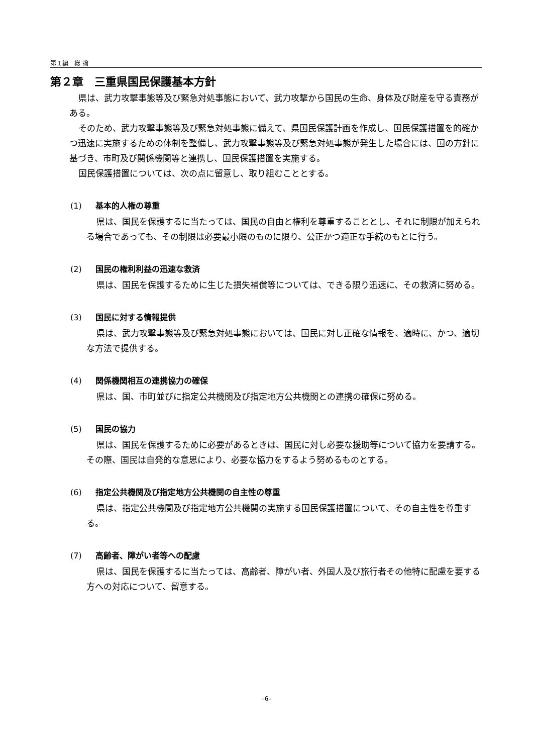第１編　総 論
第２章　三重県国民保護基本方針
県は、武力攻撃事態等及び緊急対処事態において、武力攻撃から国民の生命、身体及び財産を守る責務がある。
そのため、武力攻撃事態等及び緊急対処事態に備えて、県国民保護計画を作成し、国民保護措置を的確かつ迅速に実施するための体制を整備し、武力攻撃事態等及び緊急対処事態が発生した場合には、国の方針に基づき、市町及び関係機関等と連携し、国民保護措置を実施する。
国民保護措置については、次の点に留意し、取り組むこととする。
(1) 基本的人権の尊重
県は、国民を保護するに当たっては、国民の自由と権利を尊重することとし、それに制限が加えられる場合であっても、その制限は必要最小限のものに限り、公正かつ適正な手続のもとに行う。
(2) 国民の権利利益の迅速な救済
県は、国民を保護するために生じた損失補償等については、できる限り迅速に、その救済に努める。
(3) 国民に対する情報提供
県は、武力攻撃事態等及び緊急対処事態においては、国民に対し正確な情報を、適時に、かつ、適切な方法で提供する。
(4) 関係機関相互の連携協力の確保
県は、国、市町並びに指定公共機関及び指定地方公共機関との連携の確保に努める。
(5) 国民の協力
県は、国民を保護するために必要があるときは、国民に対し必要な援助等について協力を要請する。その際、国民は自発的な意思により、必要な協力をするよう努めるものとする。
(6) 指定公共機関及び指定地方公共機関の自主性の尊重
県は、指定公共機関及び指定地方公共機関の実施する国民保護措置について、その自主性を尊重する。
(7) 高齢者、障がい者等への配慮
県は、国民を保護するに当たっては、高齢者、障がい者、外国人及び旅行者その他特に配慮を要する方への対応について、留意する。
-6-